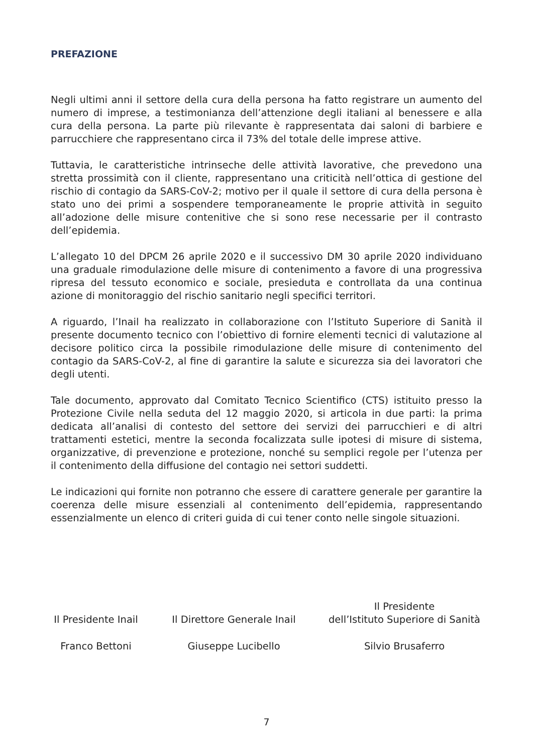PREFAZIONE
Negli ultimi anni il settore della cura della persona ha fatto registrare un aumento del numero di imprese, a testimonianza dell’attenzione degli italiani al benessere e alla cura della persona. La parte più rilevante è rappresentata dai saloni di barbiere e parrucchiere che rappresentano circa il 73% del totale delle imprese attive.
Tuttavia, le caratteristiche intrinseche delle attività lavorative, che prevedono una stretta prossimità con il cliente, rappresentano una criticità nell’ottica di gestione del rischio di contagio da SARS-CoV-2; motivo per il quale il settore di cura della persona è stato uno dei primi a sospendere temporaneamente le proprie attività in seguito all’adozione delle misure contenitive che si sono rese necessarie per il contrasto dell’epidemia.
L’allegato 10 del DPCM 26 aprile 2020 e il successivo DM 30 aprile 2020 individuano una graduale rimodulazione delle misure di contenimento a favore di una progressiva ripresa del tessuto economico e sociale, presieduta e controllata da una continua azione di monitoraggio del rischio sanitario negli specifici territori.
A riguardo, l’Inail ha realizzato in collaborazione con l’Istituto Superiore di Sanità il presente documento tecnico con l’obiettivo di fornire elementi tecnici di valutazione al decisore politico circa la possibile rimodulazione delle misure di contenimento del contagio da SARS-CoV-2, al fine di garantire la salute e sicurezza sia dei lavoratori che degli utenti.
Tale documento, approvato dal Comitato Tecnico Scientifico (CTS) istituito presso la Protezione Civile nella seduta del 12 maggio 2020, si articola in due parti: la prima dedicata all’analisi di contesto del settore dei servizi dei parrucchieri e di altri trattamenti estetici, mentre la seconda focalizzata sulle ipotesi di misure di sistema, organizzative, di prevenzione e protezione, nonché su semplici regole per l’utenza per il contenimento della diffusione del contagio nei settori suddetti.
Le indicazioni qui fornite non potranno che essere di carattere generale per garantire la coerenza delle misure essenziali al contenimento dell’epidemia, rappresentando essenzialmente un elenco di criteri guida di cui tener conto nelle singole situazioni.
Il Presidente Inail
Il Direttore Generale Inail
Il Presidente
dell’Istituto Superiore di Sanità
Franco Bettoni Giuseppe Lucibello Silvio Brusaferro
7